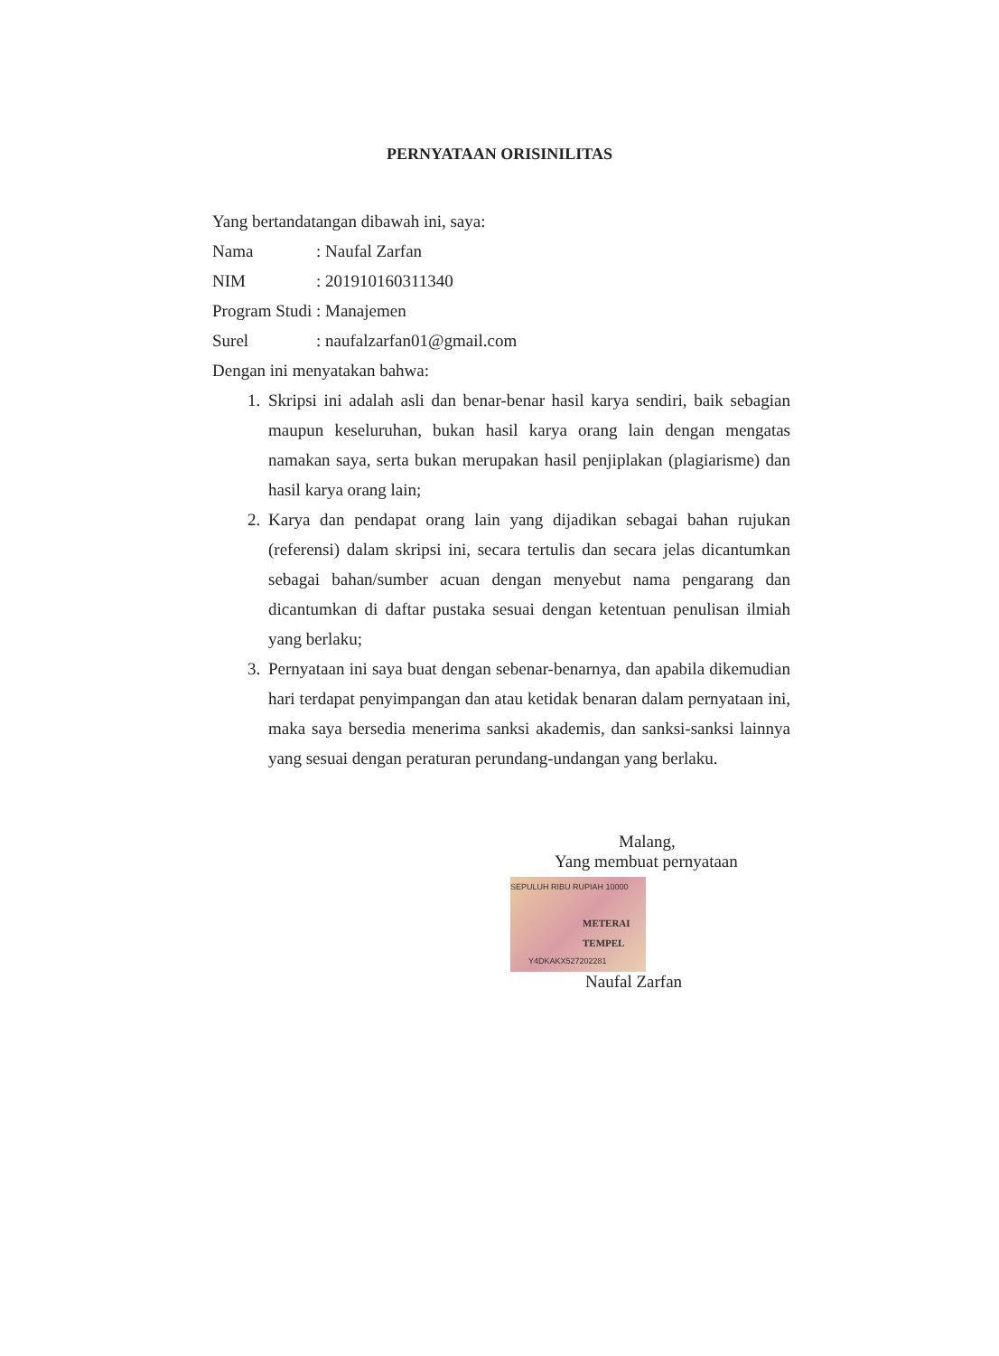PERNYATAAN ORISINILITAS
Yang bertandatangan dibawah ini, saya:
Nama : Naufal Zarfan
NIM : 201910160311340
Program Studi
: Manajemen
Surel : naufalzarfan01@gmail.com
Dengan ini menyatakan bahwa:
1. Skripsi ini adalah asli dan benar-benar hasil karya sendiri, baik sebagian maupun keseluruhan, bukan hasil karya orang lain dengan mengatas namakan saya, serta bukan merupakan hasil penjiplakan (plagiarisme) dan hasil karya orang lain;
2. Karya dan pendapat orang lain yang dijadikan sebagai bahan rujukan (referensi) dalam skripsi ini, secara tertulis dan secara jelas dicantumkan sebagai bahan/sumber acuan dengan menyebut nama pengarang dan dicantumkan di daftar pustaka sesuai dengan ketentuan penulisan ilmiah yang berlaku;
3. Pernyataan ini saya buat dengan sebenar-benarnya, dan apabila dikemudian hari terdapat penyimpangan dan atau ketidak benaran dalam pernyataan ini, maka saya bersedia menerima sanksi akademis, dan sanksi-sanksi lainnya yang sesuai dengan peraturan perundang-undangan yang berlaku.
Malang,
Yang membuat pernyataan
SEPULUH RIBU RUPIAH 10000
METERAI TEMPEL
Y4DKAKX527202281
Naufal Zarfan